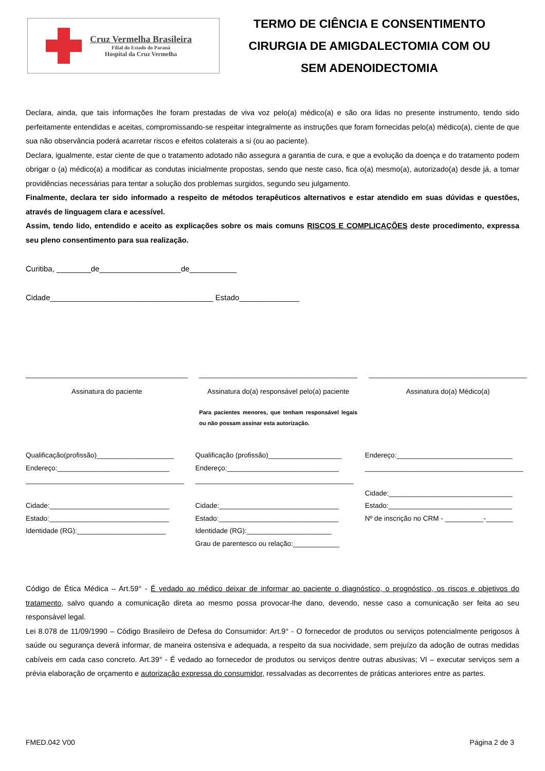Cruz Vermelha Brasileira
Filial do Estado do Paraná
Hospital da Cruz Vermelha
TERMO DE CIÊNCIA E CONSENTIMENTO
CIRURGIA DE AMIGDALECTOMIA COM OU
SEM ADENOIDECTOMIA
Declara, ainda, que tais informações lhe foram prestadas de viva voz pelo(a) médico(a) e são ora lidas no presente instrumento, tendo sido perfeitamente entendidas e aceitas, compromissando-se respeitar integralmente as instruções que foram fornecidas pelo(a) médico(a), ciente de que sua não observância poderá acarretar riscos e efeitos colaterais a si (ou ao paciente).
Declara, igualmente, estar ciente de que o tratamento adotado não assegura a garantia de cura, e que a evolução da doença e do tratamento podem obrigar o (a) médico(a) a modificar as condutas inicialmente propostas, sendo que neste caso, fica o(a) mesmo(a), autorizado(a) desde já, a tomar providências necessárias para tentar a solução dos problemas surgidos, segundo seu julgamento.
Finalmente, declara ter sido informado a respeito de métodos terapêuticos alternativos e estar atendido em suas dúvidas e questões, através de linguagem clara e acessível.
Assim, tendo lido, entendido e aceito as explicações sobre os mais comuns RISCOS E COMPLICAÇÕES deste procedimento, expressa seu pleno consentimento para sua realização.
Curitiba, ________de___________________de___________
Cidade______________________________________ Estado______________
__________________________________________
Assinatura do paciente
_________________________________________
Assinatura do(a) responsável pelo(a) paciente
Para pacientes menores, que tenham responsável legais ou não possam assinar esta autorização.
_________________________________________
Assinatura do(a) Médico(a)
Qualificação(profissão)____________________
Endereço:_____________________________
_________________________________________
Cidade:_______________________________
Estado:_______________________________
Identidade (RG):_______________________
Qualificação (profissão)___________________
Endereço:_____________________________
_________________________________________
Cidade:_______________________________
Estado:_______________________________
Identidade (RG):______________________
Grau de parentesco ou relação:____________
Endereço:______________________________
_________________________________________
Cidade:________________________________
Estado:________________________________
Nº de inscrição no CRM - __________-_______
Código de Ética Médica – Art.59° - É vedado ao médico deixar de informar ao paciente o diagnóstico, o prognóstico, os riscos e objetivos do tratamento, salvo quando a comunicação direta ao mesmo possa provocar-lhe dano, devendo, nesse caso a comunicação ser feita ao seu responsável legal.
Lei 8.078 de 11/09/1990 – Código Brasileiro de Defesa do Consumidor: Art.9° - O fornecedor de produtos ou serviços potencialmente perigosos à saúde ou segurança deverá informar, de maneira ostensiva e adequada, a respeito da sua nocividade, sem prejuízo da adoção de outras medidas cabíveis em cada caso concreto. Art.39° - É vedado ao fornecedor de produtos ou serviços dentre outras abusivas; VI – executar serviços sem a prévia elaboração de orçamento e autorização expressa do consumidor, ressalvadas as decorrentes de práticas anteriores entre as partes.
FMED.042 V00 Página 2 de 3